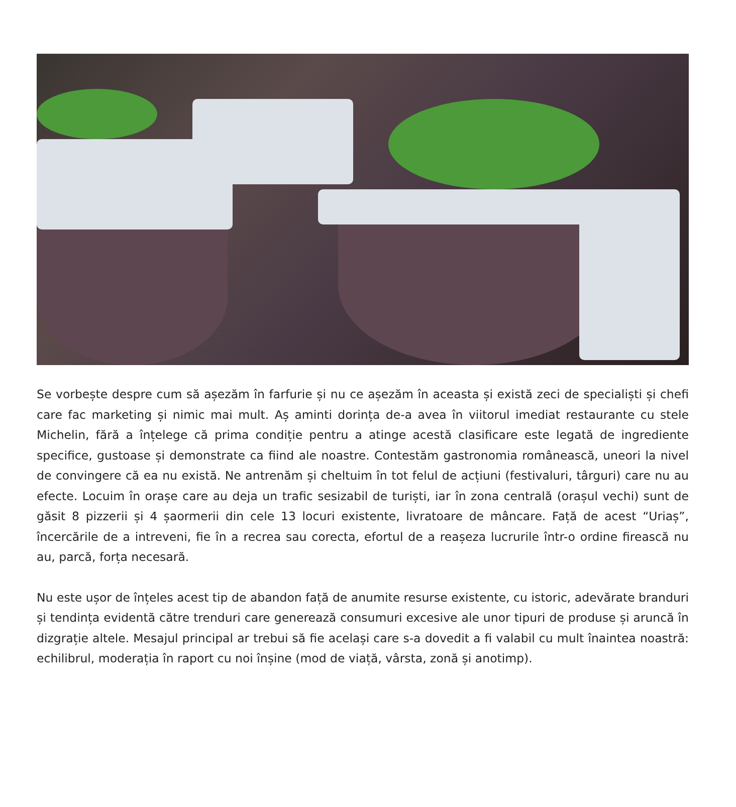Se vorbește despre cum să așezăm în farfurie și nu ce așezăm în aceasta și există zeci de specialiști și chefi care fac marketing și nimic mai mult. Aș aminti dorința de-a avea în viitorul imediat restaurante cu stele Michelin, fără a înțelege că prima condiție pentru a atinge acestă clasificare este legată de ingrediente specifice, gustoase și demonstrate ca fiind ale noastre. Contestăm gastronomia românească, uneori la nivel de convingere că ea nu există. Ne antrenăm și cheltuim în tot felul de acțiuni (festivaluri, târguri) care nu au efecte. Locuim în orașe care au deja un trafic sesizabil de turiști, iar în zona centrală (orașul vechi) sunt de găsit 8 pizzerii și 4 șaormerii din cele 13 locuri existente, livratoare de mâncare. Față de acest “Uriaș”, încercările de a intreveni, fie în a recrea sau corecta, efortul de a reașeza lucrurile într-o ordine firească nu au, parcă, forța necesară.
Nu este ușor de înțeles acest tip de abandon față de anumite resurse existente, cu istoric, adevărate branduri și tendința evidentă către trenduri care generează consumuri excesive ale unor tipuri de produse și aruncă în dizgrație altele. Mesajul principal ar trebui să fie același care s-a dovedit a fi valabil cu mult înaintea noastră: echilibrul, moderația în raport cu noi înșine (mod de viață, vârsta, zonă și anotimp).